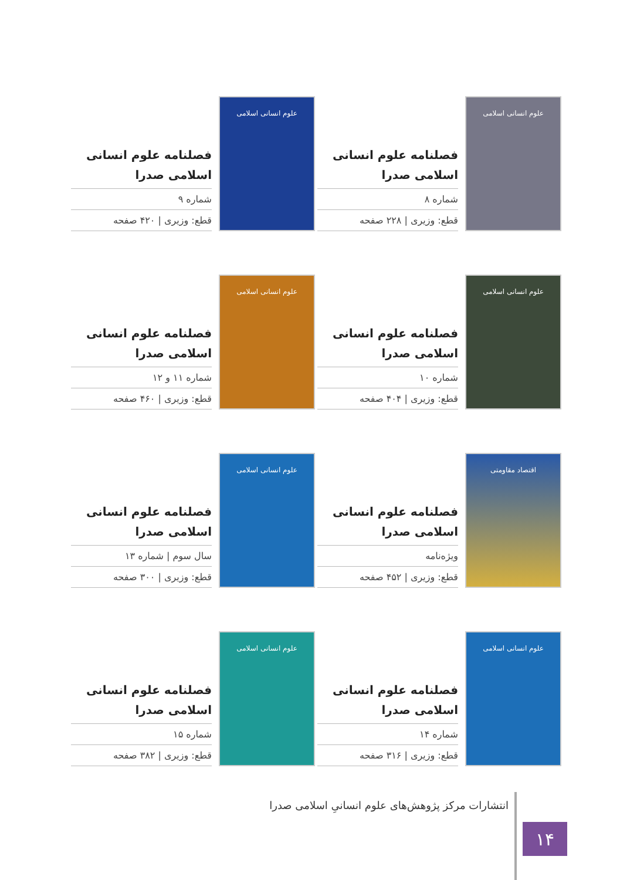علوم انسانی اسلامی
فصلنامه علوم انسانی اسلامی صدرا
شماره ۸
قطع: وزیری | ۲۲۸ صفحه
علوم انسانی اسلامی
فصلنامه علوم انسانی اسلامی صدرا
شماره ۹
قطع: وزیری | ۴۲۰ صفحه
علوم انسانی اسلامی
فصلنامه علوم انسانی اسلامی صدرا
شماره ۱۰
قطع: وزیری | ۴۰۴ صفحه
علوم انسانی اسلامی
فصلنامه علوم انسانی اسلامی صدرا
شماره ۱۱ و ۱۲
قطع: وزیری | ۴۶۰ صفحه
اقتصاد مقاومتی
فصلنامه علوم انسانی اسلامی صدرا
ویژه‌نامه
قطع: وزیری | ۴۵۲ صفحه
علوم انسانی اسلامی
فصلنامه علوم انسانی اسلامی صدرا
سال سوم | شماره ۱۳
قطع: وزیری | ۳۰۰ صفحه
علوم انسانی اسلامی
فصلنامه علوم انسانی اسلامی صدرا
شماره ۱۴
قطع: وزیری | ۳۱۶ صفحه
علوم انسانی اسلامی
فصلنامه علوم انسانی اسلامی صدرا
شماره ۱۵
قطع: وزیری | ۳۸۲ صفحه
۱۴
انتشارات مرکز پژوهش‌های علوم انسانیِ اسلامی صدرا